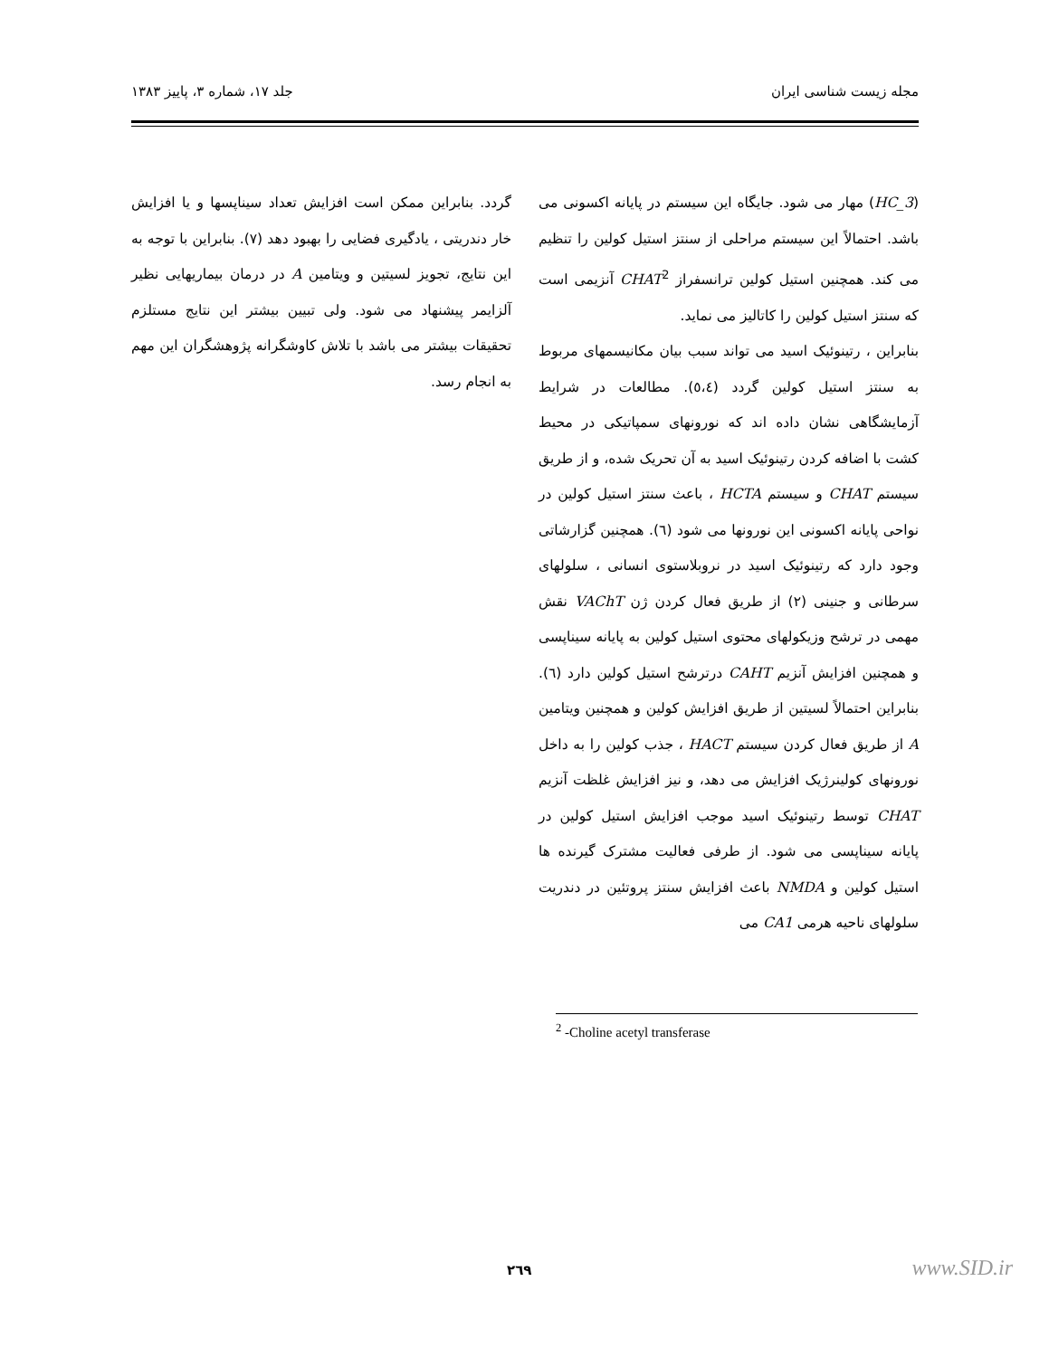مجله زیست شناسی ایران جلد ۱۷، شماره ۳، پاییز ۱۳۸۳
(HC_3) مهار می شود. جایگاه این سیستم در پایانه اکسونی می باشد. احتمالاً این سیستم مراحلی از سنتز استیل کولین را تنظیم می کند. همچنین استیل کولین ترانسفراز CHAT<sup>2</sup> آنزیمی است که سنتز استیل کولین را کاتالیز می نماید.
بنابراین ، رتینوئیک اسید می تواند سبب بیان مکانیسمهای مربوط به سنتز استیل کولین گردد (٥،٤). مطالعات در شرایط آزمایشگاهی نشان داده اند که نورونهای سمپاتیکی در محیط کشت با اضافه کردن رتینوئیک اسید به آن تحریک شده، و از طریق سیستم CHAT و سیستم HCTA ، باعث سنتز استیل کولین در نواحی پایانه اکسونی این نورونها می شود (٦). همچنین گزارشاتی وجود دارد که رتینوئیک اسید در نروبلاستوی انسانی ، سلولهای سرطانی و جنینی (۲) از طریق فعال کردن ژن VAChT نقش مهمی در ترشح وزیکولهای محتوی استیل کولین به پایانه سیناپسی و همچنین افزایش آنزیم CAHT درترشح استیل کولین دارد (٦). بنابراین احتمالاً لسیتین از طریق افزایش کولین و همچنین ویتامین A از طریق فعال کردن سیستم HACT ، جذب کولین را به داخل نورونهای کولینرژیک افزایش می دهد، و نیز افزایش غلظت آنزیم CHAT توسط رتینوئیک اسید موجب افزایش استیل کولین در پایانه سیناپسی می شود. از طرفی فعالیت مشترک گیرنده ها استیل کولین و NMDA باعث افزایش سنتز پروتئین در دندریت سلولهای ناحیه هرمی CA1 می
گردد. بنابراین ممکن است افزایش تعداد سیناپسها و یا افزایش خار دندریتی ، یادگیری فضایی را بهبود دهد (۷). بنابراین با توجه به این نتایج، تجویز لسیتین و ویتامین A در درمان بیماریهایی نظیر آلزایمر پیشنهاد می شود. ولی تبیین بیشتر این نتایج مستلزم تحقیقات بیشتر می باشد با تلاش کاوشگرانه پژوهشگران این مهم به انجام رسد.
<sup>2</sup> -Choline acetyl transferase
۲٦۹ www.SID.ir